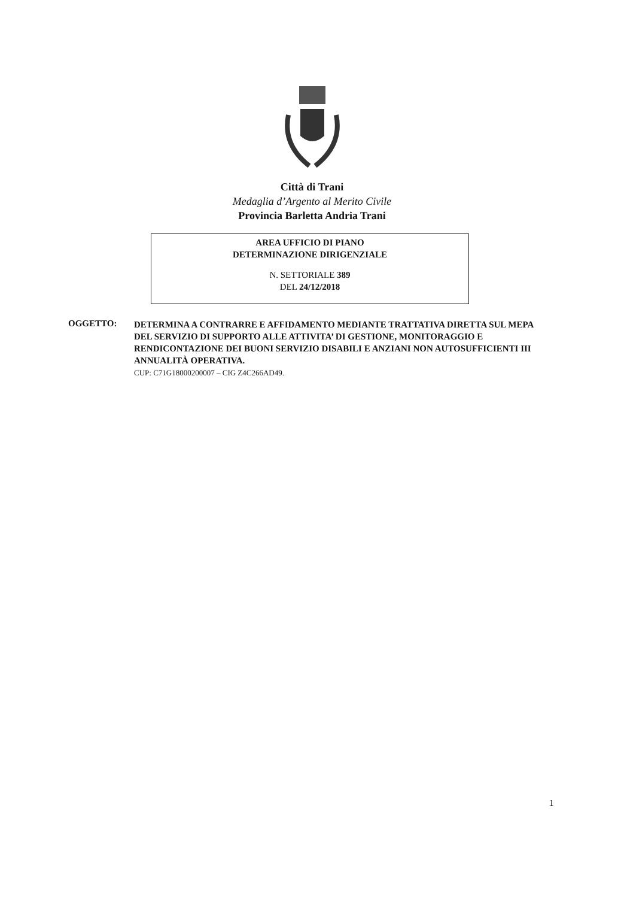Città di Trani
Medaglia d’Argento al Merito Civile
Provincia Barletta Andria Trani
AREA UFFICIO DI PIANO
DETERMINAZIONE DIRIGENZIALE
N. SETTORIALE 389
DEL 24/12/2018
OGGETTO:
DETERMINA A CONTRARRE E AFFIDAMENTO MEDIANTE TRATTATIVA DIRETTA SUL MEPA DEL SERVIZIO DI SUPPORTO ALLE ATTIVITA’ DI GESTIONE, MONITORAGGIO E RENDICONTAZIONE DEI BUONI SERVIZIO DISABILI E ANZIANI NON AUTOSUFFICIENTI III ANNUALITÀ OPERATIVA.
CUP: C71G18000200007 – CIG Z4C266AD49.
1